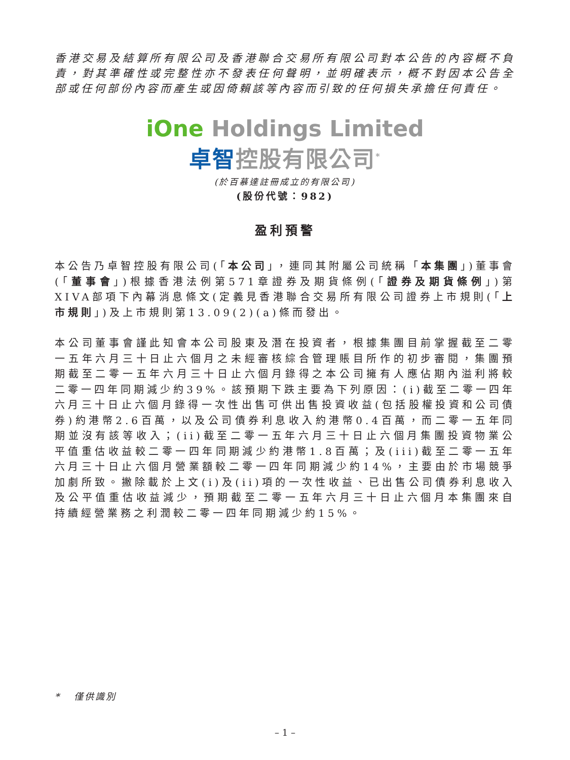香港交易及結算所有限公司及香港聯合交易所有限公司對本公告的內容概不負責，對其準確性或完整性亦不發表任何聲明，並明確表示，概不對因本公告全部或任何部份內容而產生或因倚賴該等內容而引致的任何損失承擔任何責任。
iOne Holdings Limited
卓智控股有限公司<sup>*</sup>
(於百慕達註冊成立的有限公司)
(股份代號：982)
盈利預警
本公告乃卓智控股有限公司(「本公司」，連同其附屬公司統稱「本集團」)董事會(「董事會」)根據香港法例第571章證券及期貨條例(「證券及期貨條例」)第XIVA部項下內幕消息條文(定義見香港聯合交易所有限公司證券上市規則(「上市規則」)及上市規則第13.09(2)(a)條而發出。
本公司董事會謹此知會本公司股東及潛在投資者，根據集團目前掌握截至二零一五年六月三十日止六個月之未經審核綜合管理賬目所作的初步審閱，集團預期截至二零一五年六月三十日止六個月錄得之本公司擁有人應佔期內溢利將較二零一四年同期減少約39%。該預期下跌主要為下列原因：(i)截至二零一四年六月三十日止六個月錄得一次性出售可供出售投資收益(包括股權投資和公司債券)約港幣2.6百萬，以及公司債券利息收入約港幣0.4百萬，而二零一五年同期並沒有該等收入；(ii)截至二零一五年六月三十日止六個月集團投資物業公平值重估收益較二零一四年同期減少約港幣1.8百萬；及(iii)截至二零一五年六月三十日止六個月營業額較二零一四年同期減少約14%，主要由於市場競爭加劇所致。撇除載於上文(i)及(ii)項的一次性收益、已出售公司債券利息收入及公平值重估收益減少，預期截至二零一五年六月三十日止六個月本集團來自持續經營業務之利潤較二零一四年同期減少約15%。
* 僅供識別
– 1 –